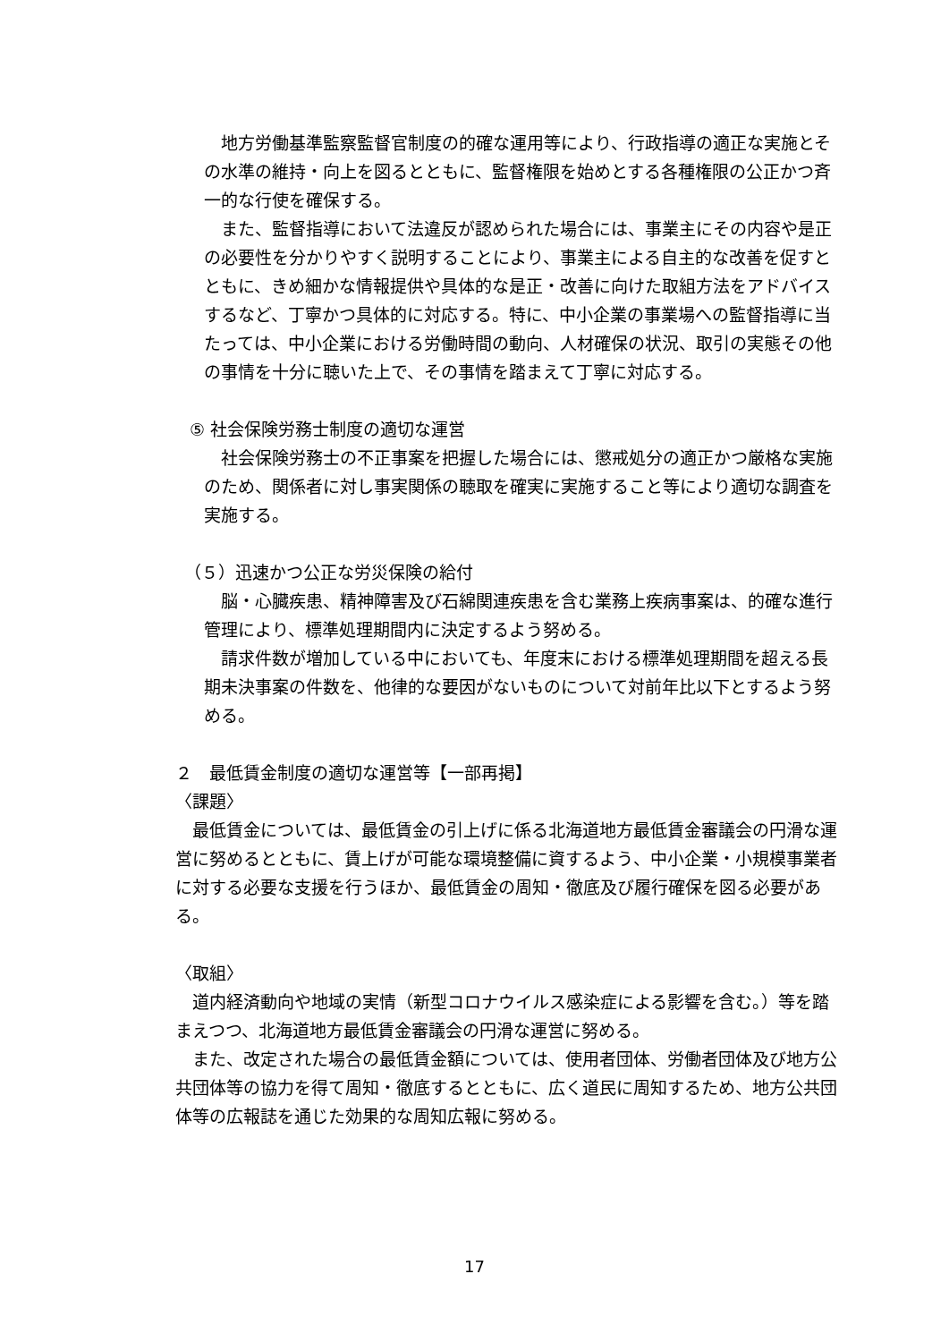地方労働基準監察監督官制度の的確な運用等により、行政指導の適正な実施とその水準の維持・向上を図るとともに、監督権限を始めとする各種権限の公正かつ斉一的な行使を確保する。
　また、監督指導において法違反が認められた場合には、事業主にその内容や是正の必要性を分かりやすく説明することにより、事業主による自主的な改善を促すとともに、きめ細かな情報提供や具体的な是正・改善に向けた取組方法をアドバイスするなど、丁寧かつ具体的に対応する。特に、中小企業の事業場への監督指導に当たっては、中小企業における労働時間の動向、人材確保の状況、取引の実態その他の事情を十分に聴いた上で、その事情を踏まえて丁寧に対応する。
⑤ 社会保険労務士制度の適切な運営
　社会保険労務士の不正事案を把握した場合には、懲戒処分の適正かつ厳格な実施のため、関係者に対し事実関係の聴取を確実に実施すること等により適切な調査を実施する。
（５）迅速かつ公正な労災保険の給付
　脳・心臓疾患、精神障害及び石綿関連疾患を含む業務上疾病事案は、的確な進行管理により、標準処理期間内に決定するよう努める。
　請求件数が増加している中においても、年度末における標準処理期間を超える長期未決事案の件数を、他律的な要因がないものについて対前年比以下とするよう努める。
２　最低賃金制度の適切な運営等【一部再掲】
〈課題〉
　最低賃金については、最低賃金の引上げに係る北海道地方最低賃金審議会の円滑な運営に努めるとともに、賃上げが可能な環境整備に資するよう、中小企業・小規模事業者に対する必要な支援を行うほか、最低賃金の周知・徹底及び履行確保を図る必要がある。
〈取組〉
　道内経済動向や地域の実情（新型コロナウイルス感染症による影響を含む。）等を踏まえつつ、北海道地方最低賃金審議会の円滑な運営に努める。
　また、改定された場合の最低賃金額については、使用者団体、労働者団体及び地方公共団体等の協力を得て周知・徹底するとともに、広く道民に周知するため、地方公共団体等の広報誌を通じた効果的な周知広報に努める。
17